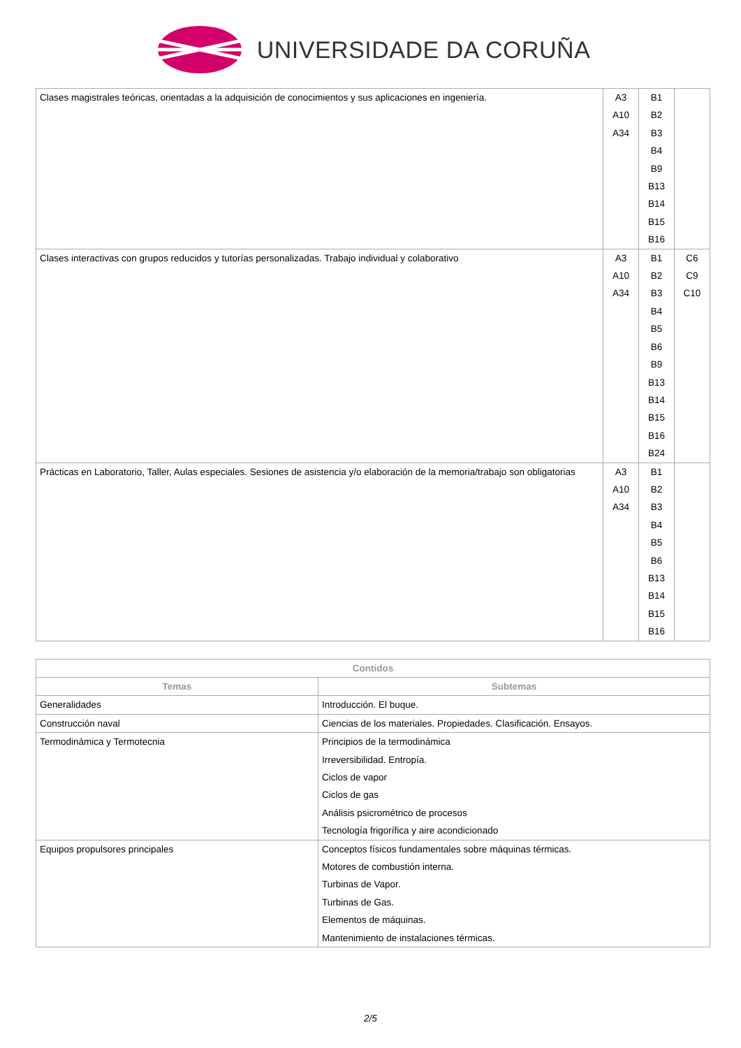UNIVERSIDADE DA CORUÑA
| Clases magistrales teóricas, orientadas a la adquisición de conocimientos y sus aplicaciones en ingeniería. | A3 A10 A34 | B1 B2 B3 B4 B9 B13 B14 B15 B16 | |
| Clases interactivas con grupos reducidos y tutorías personalizadas. Trabajo individual y colaborativo | A3 A10 A34 | B1 B2 B3 B4 B5 B6 B9 B13 B14 B15 B16 B24 | C6 C9 C10 |
| Prácticas en Laboratorio, Taller, Aulas especiales. Sesiones de asistencia y/o elaboración de la memoria/trabajo son obligatorias | A3 A10 A34 | B1 B2 B3 B4 B5 B6 B13 B14 B15 B16 | |
| Contidos | |
| --- | --- |
| Temas | Subtemas |
| Generalidades | Introducción. El buque. |
| Construcción naval | Ciencias de los materiales. Propiedades. Clasificación. Ensayos. |
| Termodinámica y Termotecnia | Principios de la termodinámica Irreversibilidad. Entropía. Ciclos de vapor Ciclos de gas Análisis psicrométrico de procesos Tecnología frigorífica y aire acondicionado |
| Equipos propulsores principales | Conceptos físicos fundamentales sobre máquinas térmicas. Motores de combustión interna. Turbinas de Vapor. Turbinas de Gas. Elementos de máquinas. Mantenimiento de instalaciones térmicas. |
2/5